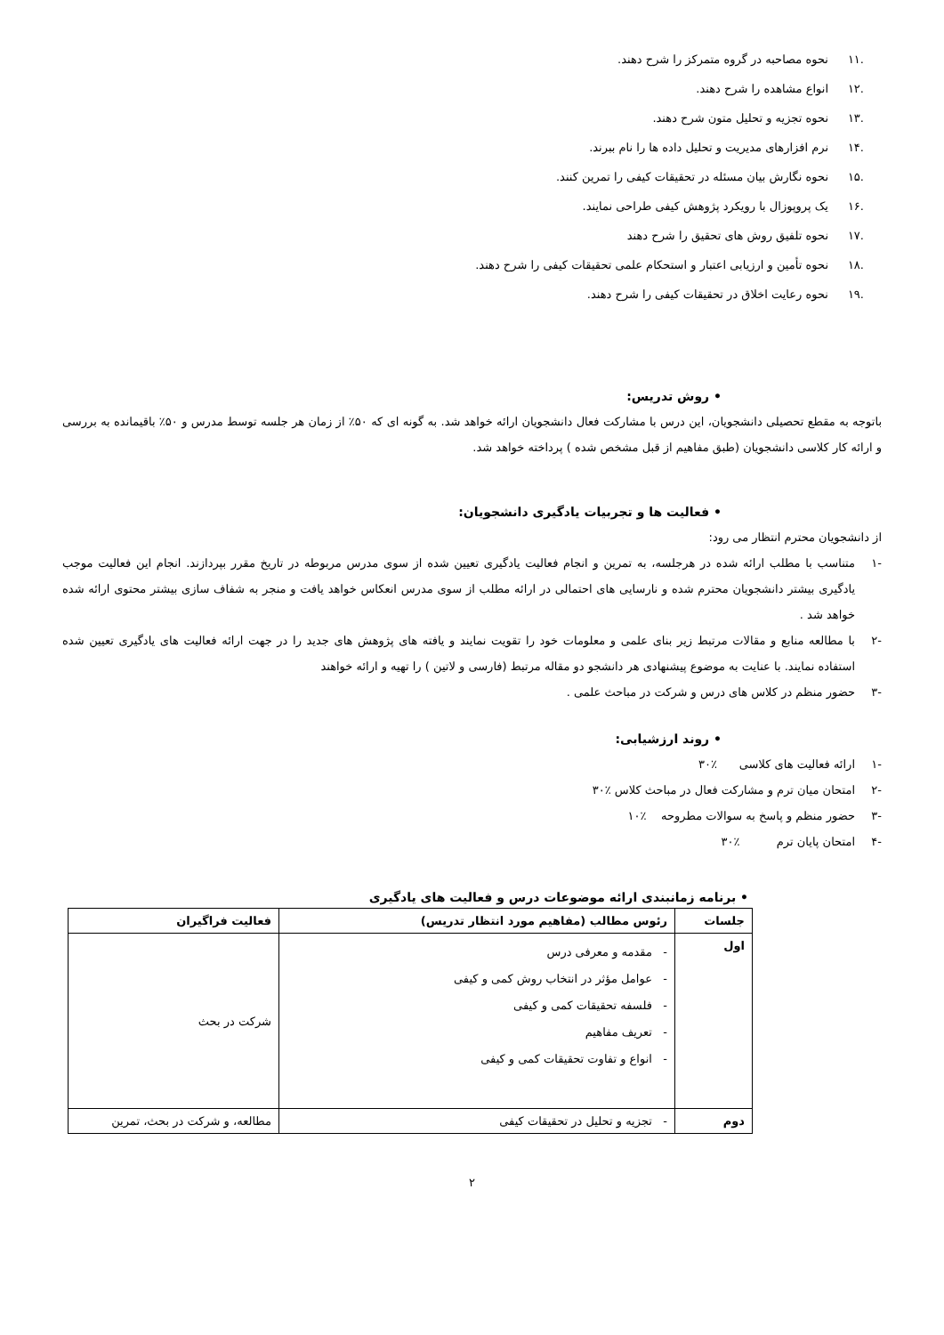.۱۱ نحوه مصاحبه در گروه متمرکز را شرح دهند.
.۱۲ انواع مشاهده را شرح دهند.
.۱۳ نحوه تجزیه و تحلیل متون شرح دهند.
.۱۴ نرم افزارهای مدیریت و تحلیل داده ها را نام ببرند.
.۱۵ نحوه نگارش بیان مسئله در تحقیقات کیفی را تمرین کنند.
.۱۶ یک پروپوزال با رویکرد پژوهش کیفی طراحی نمایند.
.۱۷ نحوه تلفیق روش های تحقیق را شرح دهند
.۱۸ نحوه تأمین و ارزیابی اعتبار و استحکام علمی تحقیقات کیفی را شرح دهند.
.۱۹ نحوه رعایت اخلاق در تحقیقات کیفی را شرح دهند.
• روش تدریس:
باتوجه به مقطع تحصیلی دانشجویان، این درس با مشارکت فعال دانشجویان ارائه خواهد شد. به گونه ای که ۵۰٪ از زمان هر جلسه توسط مدرس و ۵۰٪ باقیمانده به بررسی و ارائه کار کلاسی دانشجویان (طبق مفاهیم از قبل مشخص شده ) پرداخته خواهد شد.
• فعالیت ها و تجربیات یادگیری دانشجویان:
از دانشجویان محترم انتظار می رود:
-۱
متناسب با مطلب ارائه شده در هرجلسه، به تمرین و انجام فعالیت یادگیری تعیین شده از سوی مدرس مربوطه در تاریخ مقرر بپردازند. انجام این فعالیت موجب یادگیری بیشتر دانشجویان محترم شده و نارسایی های احتمالی در ارائه مطلب از سوی مدرس انعکاس خواهد یافت و منجر به شفاف سازی بیشتر محتوی ارائه شده خواهد شد .
-۲
با مطالعه منابع و مقالات مرتبط زیر بنای علمی و معلومات خود را تقویت نمایند و یافته های پژوهش های جدید را در جهت ارائه فعالیت های یادگیری تعیین شده استفاده نمایند. با عنایت به موضوع پیشنهادی هر دانشجو دو مقاله مرتبط (فارسی و لاتین ) را تهیه و ارائه خواهند
-۳
حضور منظم در کلاس های درس و شرکت در مباحث علمی .
• روند ارزشیابی:
-۱ ارائه فعالیت های کلاسی ٪۳۰
-۲ امتحان میان ترم و مشارکت فعال در مباحث کلاس ٪۳۰
-۳ حضور منظم و پاسخ به سوالات مطروحه ٪۱۰
-۴ امتحان پایان ترم ٪۳۰
• برنامه زمانبندی ارائه موضوعات درس و فعالیت های یادگیری
| جلسات | رئوس مطالب (مفاهیم مورد انتظار تدریس) | فعالیت فراگیران |
| --- | --- | --- |
| اول | - مقدمه و معرفی درس - عوامل مؤثر در انتخاب روش کمی و کیفی - فلسفه تحقیقات کمی و کیفی - تعریف مفاهیم - انواع و تفاوت تحقیقات کمی و کیفی | شرکت در بحث |
| دوم | - تجزیه و تحلیل در تحقیقات کیفی | مطالعه، و شرکت در بحث، تمرین |
۲